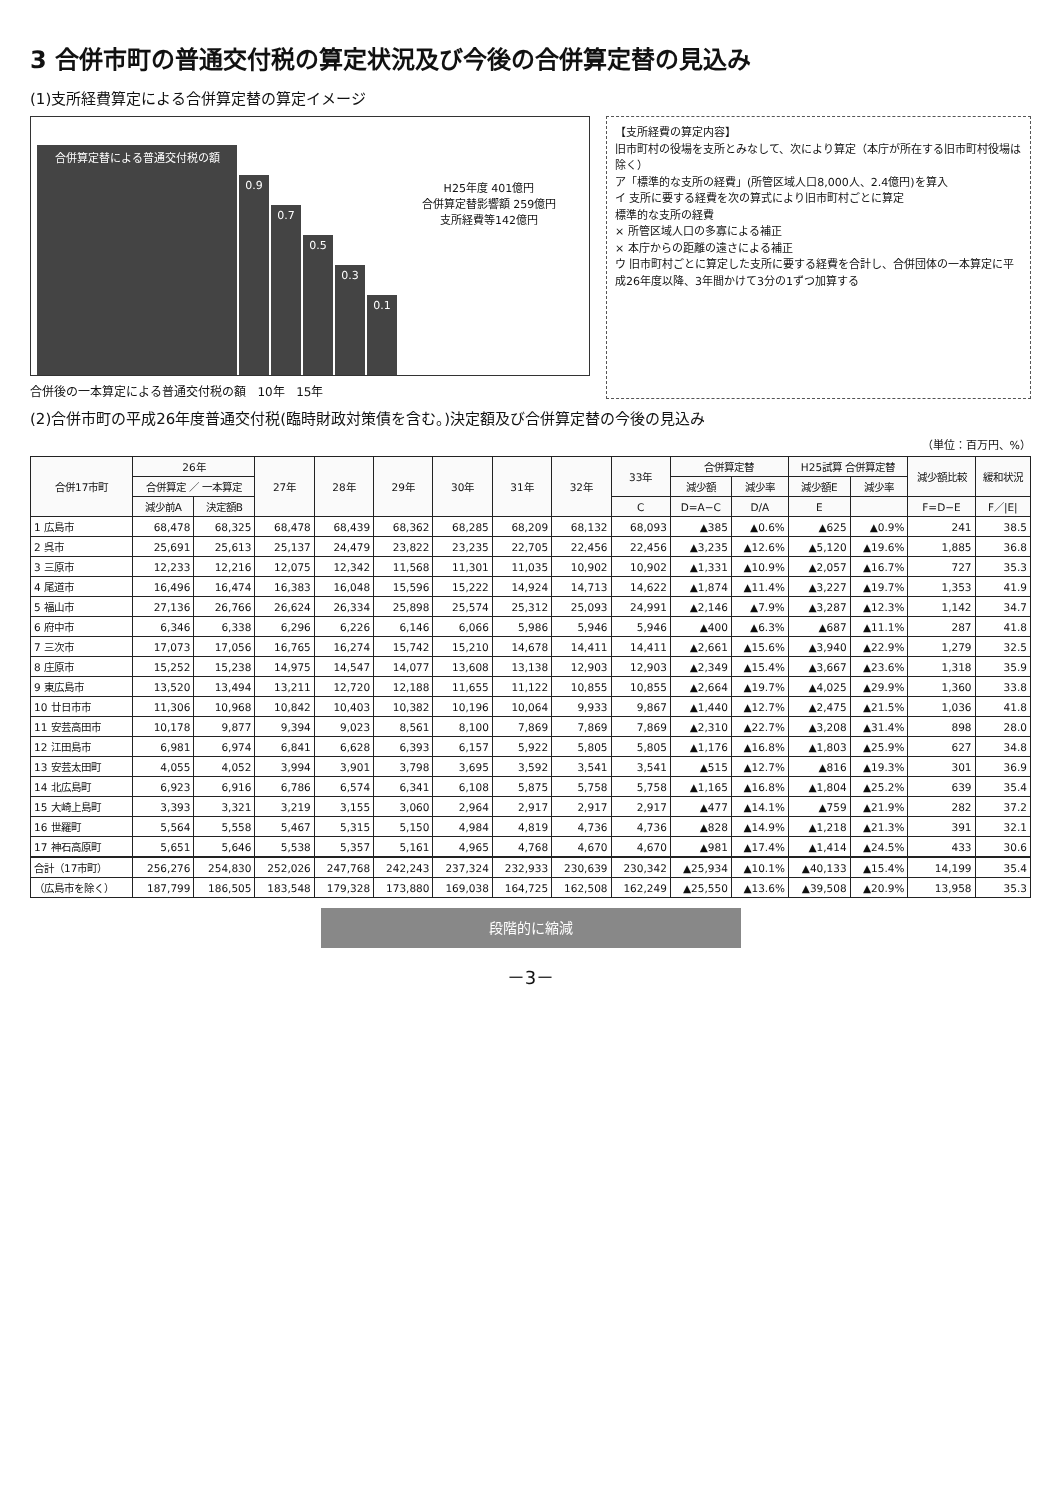3 合併市町の普通交付税の算定状況及び今後の合併算定替の見込み
(1)支所経費算定による合併算定替の算定イメージ
合併算定替による普通交付税の額
0.9
0.7
0.5
0.3
0.1
H25年度 401億円
合併算定替影響額 259億円
支所経費等142億円
合併後の一本算定による普通交付税の額 10年 15年
【支所経費の算定内容】
旧市町村の役場を支所とみなして、次により算定（本庁が所在する旧市町村役場は除く）
ア「標準的な支所の経費」(所管区域人口8,000人、2.4億円)を算入
イ 支所に要する経費を次の算式により旧市町村ごとに算定
標準的な支所の経費
× 所管区域人口の多寡による補正
× 本庁からの距離の遠さによる補正
ウ 旧市町村ごとに算定した支所に要する経費を合計し、合併団体の一本算定に平成26年度以降、3年間かけて3分の1ずつ加算する
(2)合併市町の平成26年度普通交付税(臨時財政対策債を含む。)決定額及び合併算定替の今後の見込み
（単位：百万円、%）
| 合併17市町 | 26年 | | 27年 | 28年 | 29年 | 30年 | 31年 | 32年 | 33年 | 合併算定替 | | H25試算 合併算定替 | | 減少額比較 | 緩和状況 |
| --- | --- | --- | --- | --- | --- | --- | --- | --- | --- | --- | --- | --- | --- | --- | --- |
| | 合併算定 ／ 一本算定 | | | | | | | | | 減少額 | 減少率 | 減少額E | 減少率 | | |
| | 減少前A | 決定額B | | | | | | | C | D=A−C | D/A | E | | F=D−E | F／/E/ |
| 1 広島市 | 68,478 | 68,325 | 68,478 | 68,439 | 68,362 | 68,285 | 68,209 | 68,132 | 68,093 | ▲385 | ▲0.6% | ▲625 | ▲0.9% | 241 | 38.5 |
| 2 呉市 | 25,691 | 25,613 | 25,137 | 24,479 | 23,822 | 23,235 | 22,705 | 22,456 | 22,456 | ▲3,235 | ▲12.6% | ▲5,120 | ▲19.6% | 1,885 | 36.8 |
| 3 三原市 | 12,233 | 12,216 | 12,075 | 12,342 | 11,568 | 11,301 | 11,035 | 10,902 | 10,902 | ▲1,331 | ▲10.9% | ▲2,057 | ▲16.7% | 727 | 35.3 |
| 4 尾道市 | 16,496 | 16,474 | 16,383 | 16,048 | 15,596 | 15,222 | 14,924 | 14,713 | 14,622 | ▲1,874 | ▲11.4% | ▲3,227 | ▲19.7% | 1,353 | 41.9 |
| 5 福山市 | 27,136 | 26,766 | 26,624 | 26,334 | 25,898 | 25,574 | 25,312 | 25,093 | 24,991 | ▲2,146 | ▲7.9% | ▲3,287 | ▲12.3% | 1,142 | 34.7 |
| 6 府中市 | 6,346 | 6,338 | 6,296 | 6,226 | 6,146 | 6,066 | 5,986 | 5,946 | 5,946 | ▲400 | ▲6.3% | ▲687 | ▲11.1% | 287 | 41.8 |
| 7 三次市 | 17,073 | 17,056 | 16,765 | 16,274 | 15,742 | 15,210 | 14,678 | 14,411 | 14,411 | ▲2,661 | ▲15.6% | ▲3,940 | ▲22.9% | 1,279 | 32.5 |
| 8 庄原市 | 15,252 | 15,238 | 14,975 | 14,547 | 14,077 | 13,608 | 13,138 | 12,903 | 12,903 | ▲2,349 | ▲15.4% | ▲3,667 | ▲23.6% | 1,318 | 35.9 |
| 9 東広島市 | 13,520 | 13,494 | 13,211 | 12,720 | 12,188 | 11,655 | 11,122 | 10,855 | 10,855 | ▲2,664 | ▲19.7% | ▲4,025 | ▲29.9% | 1,360 | 33.8 |
| 10 廿日市市 | 11,306 | 10,968 | 10,842 | 10,403 | 10,382 | 10,196 | 10,064 | 9,933 | 9,867 | ▲1,440 | ▲12.7% | ▲2,475 | ▲21.5% | 1,036 | 41.8 |
| 11 安芸高田市 | 10,178 | 9,877 | 9,394 | 9,023 | 8,561 | 8,100 | 7,869 | 7,869 | 7,869 | ▲2,310 | ▲22.7% | ▲3,208 | ▲31.4% | 898 | 28.0 |
| 12 江田島市 | 6,981 | 6,974 | 6,841 | 6,628 | 6,393 | 6,157 | 5,922 | 5,805 | 5,805 | ▲1,176 | ▲16.8% | ▲1,803 | ▲25.9% | 627 | 34.8 |
| 13 安芸太田町 | 4,055 | 4,052 | 3,994 | 3,901 | 3,798 | 3,695 | 3,592 | 3,541 | 3,541 | ▲515 | ▲12.7% | ▲816 | ▲19.3% | 301 | 36.9 |
| 14 北広島町 | 6,923 | 6,916 | 6,786 | 6,574 | 6,341 | 6,108 | 5,875 | 5,758 | 5,758 | ▲1,165 | ▲16.8% | ▲1,804 | ▲25.2% | 639 | 35.4 |
| 15 大崎上島町 | 3,393 | 3,321 | 3,219 | 3,155 | 3,060 | 2,964 | 2,917 | 2,917 | 2,917 | ▲477 | ▲14.1% | ▲759 | ▲21.9% | 282 | 37.2 |
| 16 世羅町 | 5,564 | 5,558 | 5,467 | 5,315 | 5,150 | 4,984 | 4,819 | 4,736 | 4,736 | ▲828 | ▲14.9% | ▲1,218 | ▲21.3% | 391 | 32.1 |
| 17 神石高原町 | 5,651 | 5,646 | 5,538 | 5,357 | 5,161 | 4,965 | 4,768 | 4,670 | 4,670 | ▲981 | ▲17.4% | ▲1,414 | ▲24.5% | 433 | 30.6 |
| 合計（17市町） | 256,276 | 254,830 | 252,026 | 247,768 | 242,243 | 237,324 | 232,933 | 230,639 | 230,342 | ▲25,934 | ▲10.1% | ▲40,133 | ▲15.4% | 14,199 | 35.4 |
| （広島市を除く） | 187,799 | 186,505 | 183,548 | 179,328 | 173,880 | 169,038 | 164,725 | 162,508 | 162,249 | ▲25,550 | ▲13.6% | ▲39,508 | ▲20.9% | 13,958 | 35.3 |
段階的に縮減
－3－